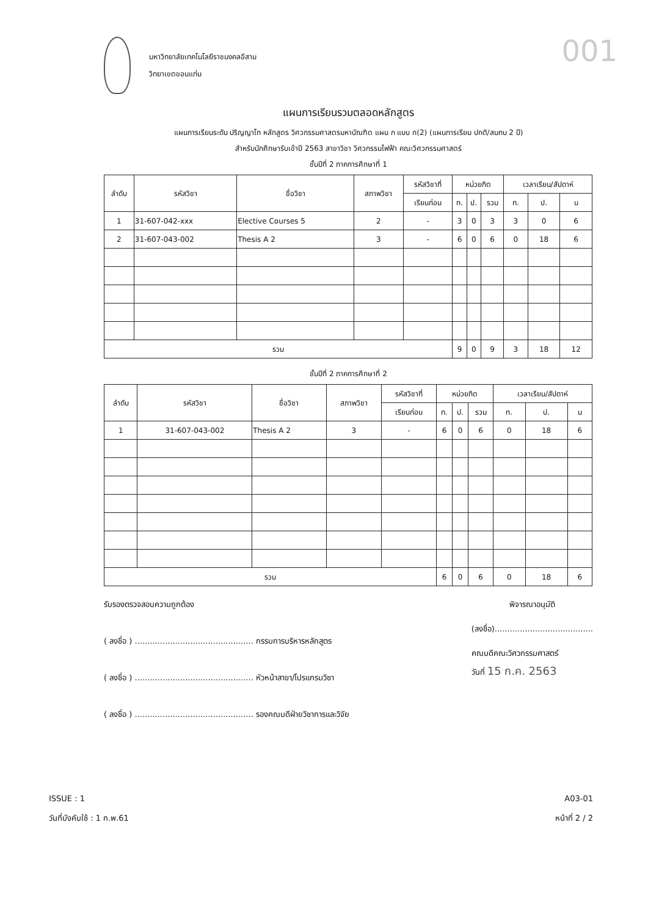001
มหาวิทยาลัยเทคโนโลยีราชมงคลอีสาน
วิทยาเขตขอนแก่น
แผนการเรียนรวมตลอดหลักสูตร
แผนการเรียนระดับ ปริญญาโท หลักสูตร วิศวกรรมศาสตรมหาบัณฑิต แผน ก แบบ ก(2) (แผนการเรียน ปกติ/สมทบ 2 ปี)
สำหรับนักศึกษารับเข้าปี 2563 สาขาวิชา วิศวกรรมไฟฟ้า คณะวิศวกรรมศาสตร์
ชั้นปีที่ 2 ภาคการศึกษาที่ 1
| ลำดับ | รหัสวิชา | ชื่อวิชา | สภาพวิชา | รหัสวิชาที่ | หน่วยกิต | | | เวลาเรียน/สัปดาห์ | | |
| --- | --- | --- | --- | --- | --- | --- | --- | --- | --- | --- |
| | | | | เรียนก่อน | ท. | ป. | รวม | ท. | ป. | น |
| 1 | 31-607-042-xxx | Elective Courses 5 | 2 | - | 3 | 0 | 3 | 3 | 0 | 6 |
| 2 | 31-607-043-002 | Thesis A 2 | 3 | - | 6 | 0 | 6 | 0 | 18 | 6 |
| รวม | | | | | 9 | 0 | 9 | 3 | 18 | 12 |
ชั้นปีที่ 2 ภาคการศึกษาที่ 2
| ลำดับ | รหัสวิชา | ชื่อวิชา | สภาพวิชา | รหัสวิชาที่ | หน่วยกิต | | | เวลาเรียน/สัปดาห์ | | |
| --- | --- | --- | --- | --- | --- | --- | --- | --- | --- | --- |
| | | | | เรียนก่อน | ท. | ป. | รวม | ท. | ป. | น |
| 1 | 31-607-043-002 | Thesis A 2 | 3 | - | 6 | 0 | 6 | 0 | 18 | 6 |
| รวม | | | | | 6 | 0 | 6 | 0 | 18 | 6 |
รับรองตรวจสอบความถูกต้อง
( ลงชื่อ ) ............................................... กรรมการบริหารหลักสูตร
( ลงชื่อ ) ............................................... หัวหน้าสาขา/โปรแกรมวิชา
( ลงชื่อ ) ............................................... รองคณบดีฝ่ายวิชาการและวิจัย
พิจารณาอนุมัติ
(ลงชื่อ).......................................
คณบดีคณะวิศวกรรมศาสตร์
วันที่ 15 ก.ค. 2563
ISSUE : 1
วันที่บังคับใช้ : 1 ก.พ.61
A03-01
หน้าที่ 2 / 2